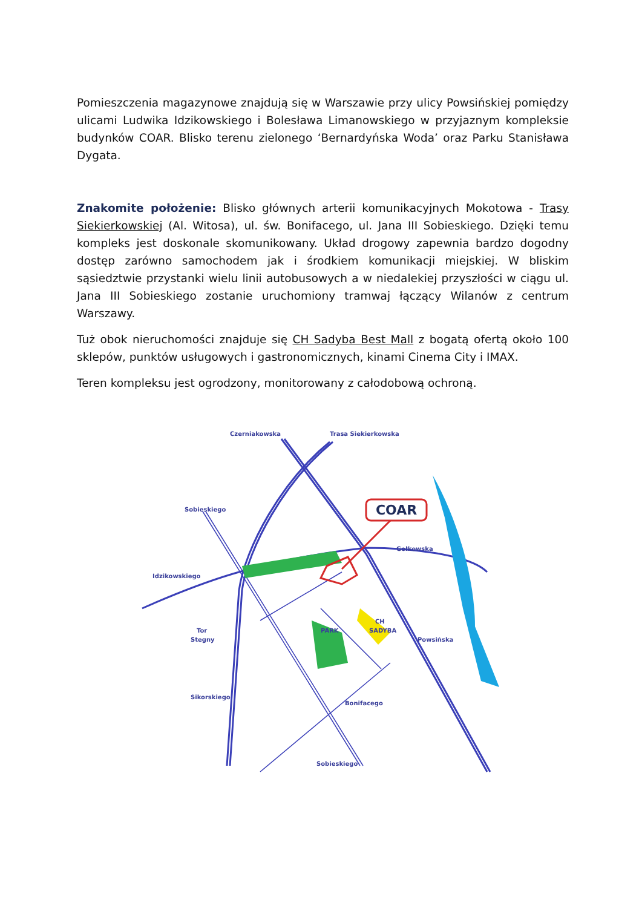Pomieszczenia magazynowe znajdują się w Warszawie przy ulicy Powsińskiej pomiędzy ulicami Ludwika Idzikowskiego i Bolesława Limanowskiego w przyjaznym kompleksie budynków COAR. Blisko terenu zielonego ‘Bernardyńska Woda’ oraz Parku Stanisława Dygata.
Znakomite położenie: Blisko głównych arterii komunikacyjnych Mokotowa - Trasy Siekierkowskiej (Al. Witosa), ul. św. Bonifacego, ul. Jana III Sobieskiego. Dzięki temu kompleks jest doskonale skomunikowany. Układ drogowy zapewnia bardzo dogodny dostęp zarówno samochodem jak i środkiem komunikacji miejskiej. W bliskim sąsiedztwie przystanki wielu linii autobusowych a w niedalekiej przyszłości w ciągu ul. Jana III Sobieskiego zostanie uruchomiony tramwaj łączący Wilanów z centrum Warszawy.
Tuż obok nieruchomości znajduje się CH Sadyba Best Mall z bogatą ofertą około 100 sklepów, punktów usługowych i gastronomicznych, kinami Cinema City i IMAX.
Teren kompleksu jest ogrodzony, monitorowany z całodobową ochroną.
COAR
Czerniakowska
Trasa Siekierkowska
Sobieskiego
Gołkowska
Idzikowskiego
PARK
CH
SADYBA
Powsińska
Tor
Stegny
Sikorskiego
Bonifacego
Sobieskiego